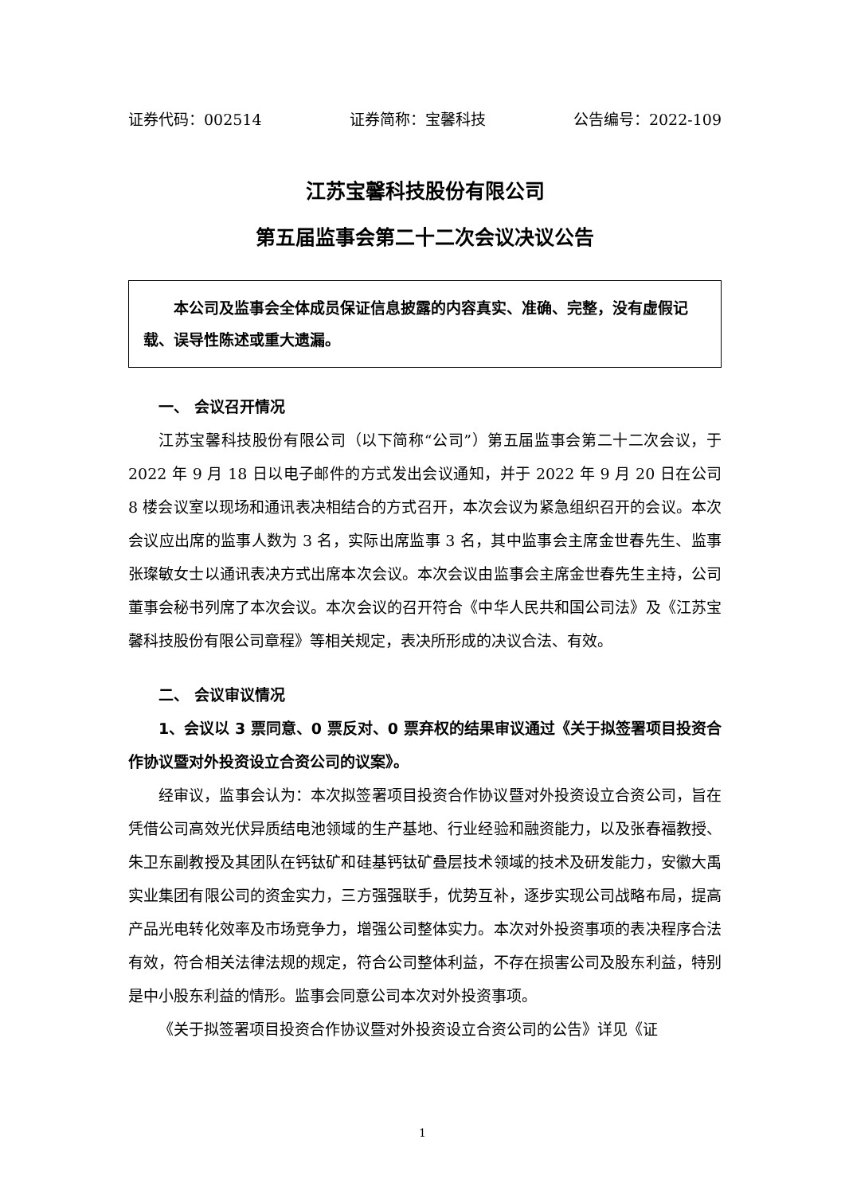证券代码：002514 证券简称：宝馨科技 公告编号：2022-109
江苏宝馨科技股份有限公司
第五届监事会第二十二次会议决议公告
本公司及监事会全体成员保证信息披露的内容真实、准确、完整，没有虚假记载、误导性陈述或重大遗漏。
一、 会议召开情况
江苏宝馨科技股份有限公司（以下简称“公司”）第五届监事会第二十二次会议，于 2022 年 9 月 18 日以电子邮件的方式发出会议通知，并于 2022 年 9 月 20 日在公司 8 楼会议室以现场和通讯表决相结合的方式召开，本次会议为紧急组织召开的会议。本次会议应出席的监事人数为 3 名，实际出席监事 3 名，其中监事会主席金世春先生、监事张璨敏女士以通讯表决方式出席本次会议。本次会议由监事会主席金世春先生主持，公司董事会秘书列席了本次会议。本次会议的召开符合《中华人民共和国公司法》及《江苏宝馨科技股份有限公司章程》等相关规定，表决所形成的决议合法、有效。
二、 会议审议情况
1、会议以 3 票同意、0 票反对、0 票弃权的结果审议通过《关于拟签署项目投资合作协议暨对外投资设立合资公司的议案》。
经审议，监事会认为：本次拟签署项目投资合作协议暨对外投资设立合资公司，旨在凭借公司高效光伏异质结电池领域的生产基地、行业经验和融资能力，以及张春福教授、朱卫东副教授及其团队在钙钛矿和硅基钙钛矿叠层技术领域的技术及研发能力，安徽大禹实业集团有限公司的资金实力，三方强强联手，优势互补，逐步实现公司战略布局，提高产品光电转化效率及市场竞争力，增强公司整体实力。本次对外投资事项的表决程序合法有效，符合相关法律法规的规定，符合公司整体利益，不存在损害公司及股东利益，特别是中小股东利益的情形。监事会同意公司本次对外投资事项。
《关于拟签署项目投资合作协议暨对外投资设立合资公司的公告》详见《证
1